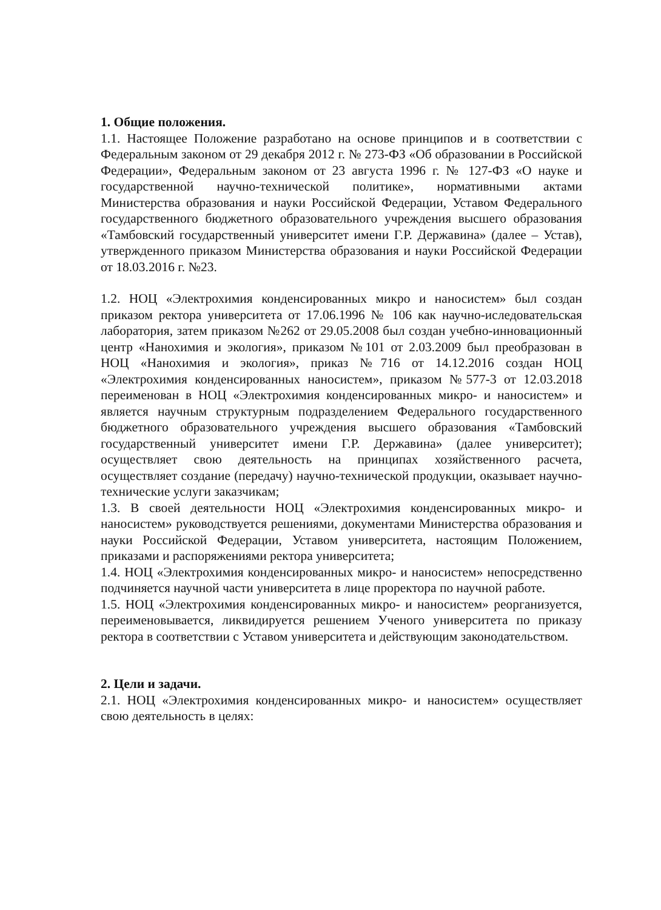1. Общие положения.
1.1. Настоящее Положение разработано на основе принципов и в соответствии с Федеральным законом от 29 декабря 2012 г. № 273-ФЗ «Об образовании в Российской Федерации», Федеральным законом от 23 августа 1996 г. № 127-ФЗ «О науке и государственной научно-технической политике», нормативными актами Министерства образования и науки Российской Федерации, Уставом Федерального государственного бюджетного образовательного учреждения высшего образования «Тамбовский государственный университет имени Г.Р. Державина» (далее – Устав), утвержденного приказом Министерства образования и науки Российской Федерации от 18.03.2016 г. №23.
1.2. НОЦ «Электрохимия конденсированных микро и наносистем» был создан приказом ректора университета от 17.06.1996 № 106 как научно-иследовательская лаборатория, затем приказом №262 от 29.05.2008 был создан учебно-инновационный центр «Нанохимия и экология», приказом №101 от 2.03.2009 был преобразован в НОЦ «Нанохимия и экология», приказ №716 от 14.12.2016 создан НОЦ «Электрохимия конденсированных наносистем», приказом №577-3 от 12.03.2018 переименован в НОЦ «Электрохимия конденсированных микро- и наносистем» и является научным структурным подразделением Федерального государственного бюджетного образовательного учреждения высшего образования «Тамбовский государственный университет имени Г.Р. Державина» (далее университет); осуществляет свою деятельность на принципах хозяйственного расчета, осуществляет создание (передачу) научно-технической продукции, оказывает научно-технические услуги заказчикам;
1.3. В своей деятельности НОЦ «Электрохимия конденсированных микро- и наносистем» руководствуется решениями, документами Министерства образования и науки Российской Федерации, Уставом университета, настоящим Положением, приказами и распоряжениями ректора университета;
1.4. НОЦ «Электрохимия конденсированных микро- и наносистем» непосредственно подчиняется научной части университета в лице проректора по научной работе.
1.5. НОЦ «Электрохимия конденсированных микро- и наносистем» реорганизуется, переименовывается, ликвидируется решением Ученого университета по приказу ректора в соответствии с Уставом университета и действующим законодательством.
2. Цели и задачи.
2.1. НОЦ «Электрохимия конденсированных микро- и наносистем» осуществляет свою деятельность в целях: